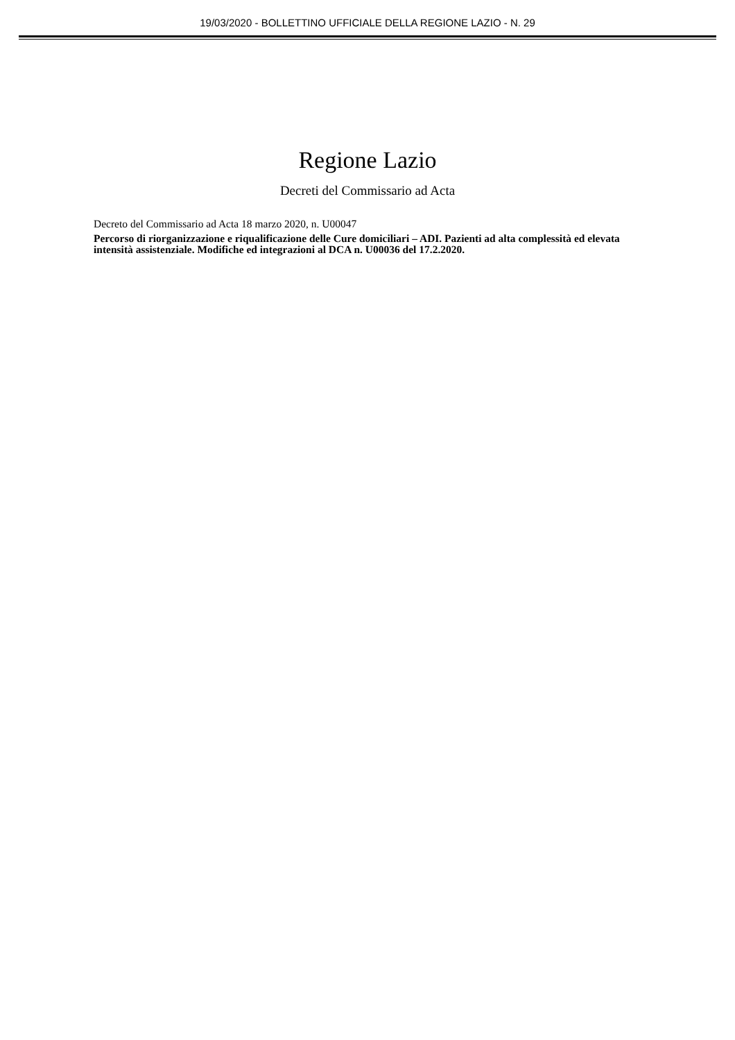19/03/2020 - BOLLETTINO UFFICIALE DELLA REGIONE LAZIO - N. 29
Regione Lazio
Decreti del Commissario ad Acta
Decreto del Commissario ad Acta 18 marzo 2020, n. U00047
Percorso di riorganizzazione e riqualificazione delle Cure domiciliari – ADI. Pazienti ad alta complessità ed elevata intensità assistenziale. Modifiche ed integrazioni al DCA n. U00036 del 17.2.2020.